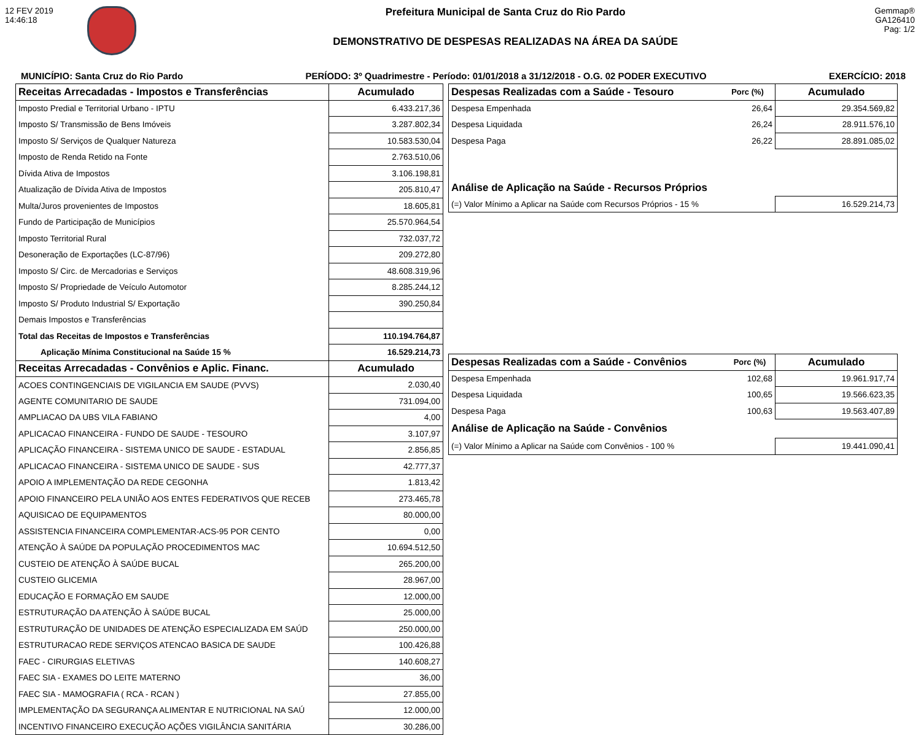12 FEV 2019
14:46:18
Prefeitura Municipal de Santa Cruz do Rio Pardo
DEMONSTRATIVO DE DESPESAS REALIZADAS NA ÁREA DA SAÚDE
Gemmap®
GA126410
Pag: 1/2
MUNICÍPIO: Santa Cruz do Rio Pardo PERÍODO: 3º Quadrimestre - Período: 01/01/2018 a 31/12/2018 - O.G. 02 PODER EXECUTIVO EXERCÍCIO: 2018
| Receitas Arrecadadas - Impostos e Transferências | Acumulado |
| --- | --- |
| Imposto Predial e Territorial Urbano - IPTU | 6.433.217,36 |
| Imposto S/ Transmissão de Bens Imóveis | 3.287.802,34 |
| Imposto S/ Serviços de Qualquer Natureza | 10.583.530,04 |
| Imposto de Renda Retido na Fonte | 2.763.510,06 |
| Dívida Ativa de Impostos | 3.106.198,81 |
| Atualização de Dívida Ativa de Impostos | 205.810,47 |
| Multa/Juros provenientes de Impostos | 18.605,81 |
| Fundo de Participação de Municípios | 25.570.964,54 |
| Imposto Territorial Rural | 732.037,72 |
| Desoneração de Exportações (LC-87/96) | 209.272,80 |
| Imposto S/ Circ. de Mercadorias e Serviços | 48.608.319,96 |
| Imposto S/ Propriedade de Veículo Automotor | 8.285.244,12 |
| Imposto S/ Produto Industrial S/ Exportação | 390.250,84 |
| Demais Impostos e Transferências | |
| Total das Receitas de Impostos e Transferências | 110.194.764,87 |
| Aplicação Mínima Constitucional na Saúde 15 % | 16.529.214,73 |
| Receitas Arrecadadas - Convênios e Aplic. Financ. | Acumulado |
| ACOES CONTINGENCIAIS DE VIGILANCIA EM SAUDE (PVVS) | 2.030,40 |
| AGENTE COMUNITARIO DE SAUDE | 731.094,00 |
| AMPLIACAO DA UBS VILA FABIANO | 4,00 |
| APLICACAO FINANCEIRA - FUNDO DE SAUDE - TESOURO | 3.107,97 |
| APLICAÇÃO FINANCEIRA - SISTEMA UNICO DE SAUDE - ESTADUAL | 2.856,85 |
| APLICACAO FINANCEIRA - SISTEMA UNICO DE SAUDE - SUS | 42.777,37 |
| APOIO A IMPLEMENTAÇÃO DA REDE CEGONHA | 1.813,42 |
| APOIO FINANCEIRO PELA UNIÃO AOS ENTES FEDERATIVOS QUE RECEB | 273.465,78 |
| AQUISICAO DE EQUIPAMENTOS | 80.000,00 |
| ASSISTENCIA FINANCEIRA COMPLEMENTAR-ACS-95 POR CENTO | 0,00 |
| ATENÇÃO À SAÚDE DA POPULAÇÃO PROCEDIMENTOS MAC | 10.694.512,50 |
| CUSTEIO DE ATENÇÃO À SAÚDE BUCAL | 265.200,00 |
| CUSTEIO GLICEMIA | 28.967,00 |
| EDUCAÇÃO E FORMAÇÃO EM SAUDE | 12.000,00 |
| ESTRUTURAÇÃO DA ATENÇÃO À SAÚDE BUCAL | 25.000,00 |
| ESTRUTURAÇÃO DE UNIDADES DE ATENÇÃO ESPECIALIZADA EM SAÚD | 250.000,00 |
| ESTRUTURACAO REDE SERVIÇOS ATENCAO BASICA DE SAUDE | 100.426,88 |
| FAEC - CIRURGIAS ELETIVAS | 140.608,27 |
| FAEC SIA - EXAMES DO LEITE MATERNO | 36,00 |
| FAEC SIA - MAMOGRAFIA ( RCA - RCAN ) | 27.855,00 |
| IMPLEMENTAÇÃO DA SEGURANÇA ALIMENTAR E NUTRICIONAL NA SAÚ | 12.000,00 |
| INCENTIVO FINANCEIRO EXECUÇÃO AÇÕES VIGILÂNCIA SANITÁRIA | 30.286,00 |
| Despesas Realizadas com a Saúde - Tesouro | Porc (%) | Acumulado |
| --- | --- | --- |
| Despesa Empenhada | 26,64 | 29.354.569,82 |
| Despesa Liquidada | 26,24 | 28.911.576,10 |
| Despesa Paga | 26,22 | 28.891.085,02 |
| Análise de Aplicação na Saúde - Recursos Próprios | | |
| (=) Valor Mínimo a Aplicar na Saúde com Recursos Próprios - 15 % | | 16.529.214,73 |
| Despesas Realizadas com a Saúde - Convênios | Porc (%) | Acumulado |
| --- | --- | --- |
| Despesa Empenhada | 102,68 | 19.961.917,74 |
| Despesa Liquidada | 100,65 | 19.566.623,35 |
| Despesa Paga | 100,63 | 19.563.407,89 |
| Análise de Aplicação na Saúde - Convênios | | |
| (=) Valor Mínimo a Aplicar na Saúde com Convênios - 100 % | | 19.441.090,41 |